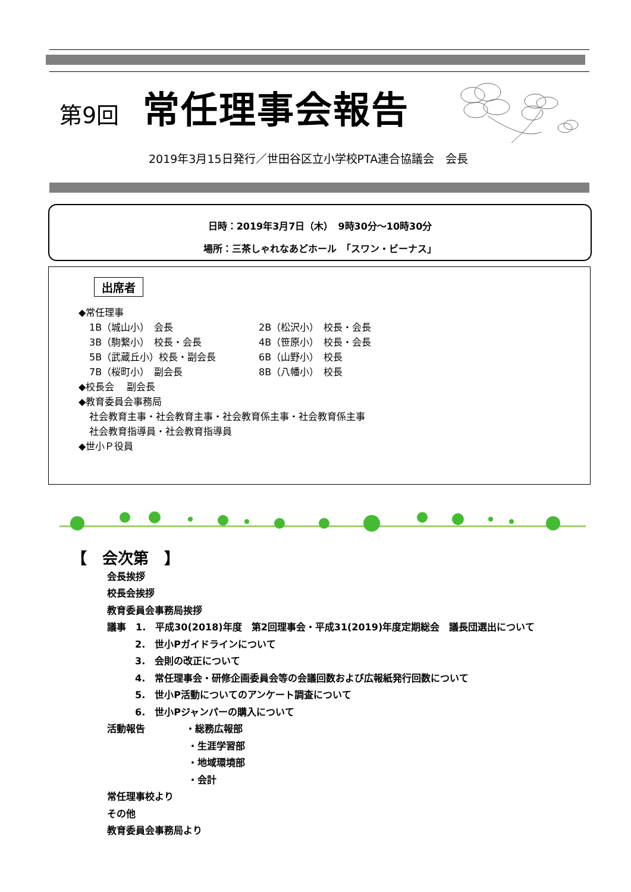第9回 常任理事会報告
2019年3月15日発行／世田谷区立小学校PTA連合協議会　会長
日時：2019年3月7日（木）　9時30分～10時30分
場所：三茶しゃれなあどホール　「スワン・ビーナス」
出席者
◆常任理事
1B（城山小）　会長 2B（松沢小）　校長・会長
3B（駒繋小）　校長・会長 4B（笹原小）　校長・会長
5B（武蔵丘小）校長・副会長 6B（山野小）　校長
7B（桜町小）　副会長 8B（八幡小）　校長
◆校長会　 副会長
◆教育委員会事務局
社会教育主事・社会教育主事・社会教育係主事・社会教育係主事
社会教育指導員・社会教育指導員
◆世小Ｐ役員
【　会次第　】
会長挨拶
校長会挨拶
教育委員会事務局挨拶
議事　1.　平成30(2018)年度　第2回理事会・平成31(2019)年度定期総会　議長団選出について
2.　世小Pガイドラインについて
3.　会則の改正について
4.　常任理事会・研修企画委員会等の会議回数および広報紙発行回数について
5.　世小P活動についてのアンケート調査について
6.　世小Pジャンパーの購入について
活動報告 ・総務広報部
・生涯学習部
・地域環境部
・会計
常任理事校より
その他
教育委員会事務局より